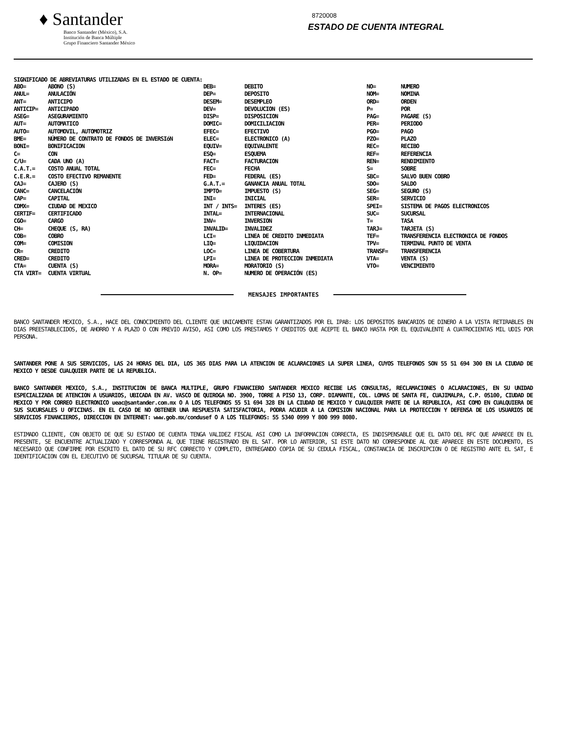♦ Santander
Banco Santander (México), S.A.
Institución de Banca Múltiple
Grupo Financiero Santander México
8720008
ESTADO DE CUENTA INTEGRAL
SIGNIFICADO DE ABREVIATURAS UTILIZADAS EN EL ESTADO DE CUENTA:
| ABO= | ABONO (S) | DEB= | DEBITO | NO= | NUMERO |
| ANUL= | ANULACIÓN | DEP= | DEPOSITO | NOM= | NOMINA |
| ANT= | ANTICIPO | DESEM= | DESEMPLEO | ORD= | ORDEN |
| ANTICIP= | ANTICIPADO | DEV= | DEVOLUCION (ES) | P= | POR |
| ASEG= | ASEGURAMIENTO | DISP= | DISPOSICION | PAG= | PAGARE (S) |
| AUT= | AUTOMATICO | DOMIC= | DOMICILIACION | PER= | PERIODO |
| AUTO= | AUTOMOVIL, AUTOMOTRIZ | EFEC= | EFECTIVO | PGO= | PAGO |
| BME= | NÚMERO DE CONTRATO DE FONDOS DE INVERSIóN | ELEC= | ELECTRONICO (A) | PZO= | PLAZO |
| BONI= | BONIFICACION | EQUIV= | EQUIVALENTE | REC= | RECIBO |
| C= | CON | ESQ= | ESQUEMA | REF= | REFERENCIA |
| C/U= | CADA UNO (A) | FACT= | FACTURACION | REN= | RENDIMIENTO |
| C.A.T.= | COSTO ANUAL TOTAL | FEC= | FECHA | S= | SOBRE |
| C.E.R.= | COSTO EFECTIVO REMANENTE | FED= | FEDERAL (ES) | SBC= | SALVO BUEN COBRO |
| CAJ= | CAJERO (S) | G.A.T.= | GANANCIA ANUAL TOTAL | SDO= | SALDO |
| CANC= | CANCELACIÓN | IMPTO= | IMPUESTO (S) | SEG= | SEGURO (S) |
| CAP= | CAPITAL | INI= | INICIAL | SER= | SERVICIO |
| CDMX= | CIUDAD DE MEXICO | INT / INTS= | INTERES (ES) | SPEI= | SISTEMA DE PAGOS ELECTRONICOS |
| CERTIF= | CERTIFICADO | INTAL= | INTERNACIONAL | SUC= | SUCURSAL |
| CGO= | CARGO | INV= | INVERSION | T= | TASA |
| CH= | CHEQUE (S, RA) | INVALID= | INVALIDEZ | TARJ= | TARJETA (S) |
| COB= | COBRO | LCI= | LINEA DE CREDITO INMEDIATA | TEF= | TRANSFERENCIA ELECTRONICA DE FONDOS |
| COM= | COMISION | LIQ= | LIQUIDACION | TPV= | TERMINAL PUNTO DE VENTA |
| CR= | CREDITO | LOC= | LINEA DE COBERTURA | TRANSF= | TRANSFERENCIA |
| CRED= | CREDITO | LPI= | LINEA DE PROTECCION INMEDIATA | VTA= | VENTA (S) |
| CTA= | CUENTA (S) | MORA= | MORATORIO (S) | VTO= | VENCIMIENTO |
| CTA VIRT= | CUENTA VIRTUAL | N. OP= | NUMERO DE OPERACIÓN (ES) | | |
MENSAJES IMPORTANTES
BANCO SANTANDER MEXICO, S.A., HACE DEL CONOCIMIENTO DEL CLIENTE QUE UNICAMENTE ESTAN GARANTIZADOS POR EL IPAB: LOS DEPOSITOS BANCARIOS DE DINERO A LA VISTA RETIRABLES EN DIAS PREESTABLECIDOS, DE AHORRO Y A PLAZO O CON PREVIO AVISO, ASI COMO LOS PRESTAMOS Y CREDITOS QUE ACEPTE EL BANCO HASTA POR EL EQUIVALENTE A CUATROCIENTAS MIL UDIS POR PERSONA.
SANTANDER PONE A SUS SERVICIOS, LAS 24 HORAS DEL DIA, LOS 365 DIAS PARA LA ATENCION DE ACLARACIONES LA SUPER LINEA, CUYOS TELEFONOS SON 55 51 694 300 EN LA CIUDAD DE MEXICO Y DESDE CUALQUIER PARTE DE LA REPUBLICA.
BANCO SANTANDER MEXICO, S.A., INSTITUCION DE BANCA MULTIPLE, GRUPO FINANCIERO SANTANDER MEXICO RECIBE LAS CONSULTAS, RECLAMACIONES O ACLARACIONES, EN SU UNIDAD ESPECIALIZADA DE ATENCION A USUARIOS, UBICADA EN AV. VASCO DE QUIROGA NO. 3900, TORRE A PISO 13, CORP. DIAMANTE, COL. LOMAS DE SANTA FE, CUAJIMALPA, C.P. 05100, CIUDAD DE MEXICO Y POR CORREO ELECTRONICO ueac@santander.com.mx O A LOS TELEFONOS 55 51 694 328 EN LA CIUDAD DE MEXICO Y CUALQUIER PARTE DE LA REPUBLICA, ASI COMO EN CUALQUIERA DE SUS SUCURSALES U OFICINAS. EN EL CASO DE NO OBTENER UNA RESPUESTA SATISFACTORIA, PODRA ACUDIR A LA COMISION NACIONAL PARA LA PROTECCION Y DEFENSA DE LOS USUARIOS DE SERVICIOS FINANCIEROS, DIRECCION EN INTERNET: www.gob.mx/condusef O A LOS TELEFONOS: 55 5340 0999 Y 800 999 8080.
ESTIMADO CLIENTE, CON OBJETO DE QUE SU ESTADO DE CUENTA TENGA VALIDEZ FISCAL ASI COMO LA INFORMACION CORRECTA, ES INDISPENSABLE QUE EL DATO DEL RFC QUE APARECE EN EL PRESENTE, SE ENCUENTRE ACTUALIZADO Y CORRESPONDA AL QUE TIENE REGISTRADO EN EL SAT. POR LO ANTERIOR, SI ESTE DATO NO CORRESPONDE AL QUE APARECE EN ESTE DOCUMENTO, ES NECESARIO QUE CONFIRME POR ESCRITO EL DATO DE SU RFC CORRECTO Y COMPLETO, ENTREGANDO COPIA DE SU CEDULA FISCAL, CONSTANCIA DE INSCRIPCION O DE REGISTRO ANTE EL SAT, E IDENTIFICACION CON EL EJECUTIVO DE SUCURSAL TITULAR DE SU CUENTA.